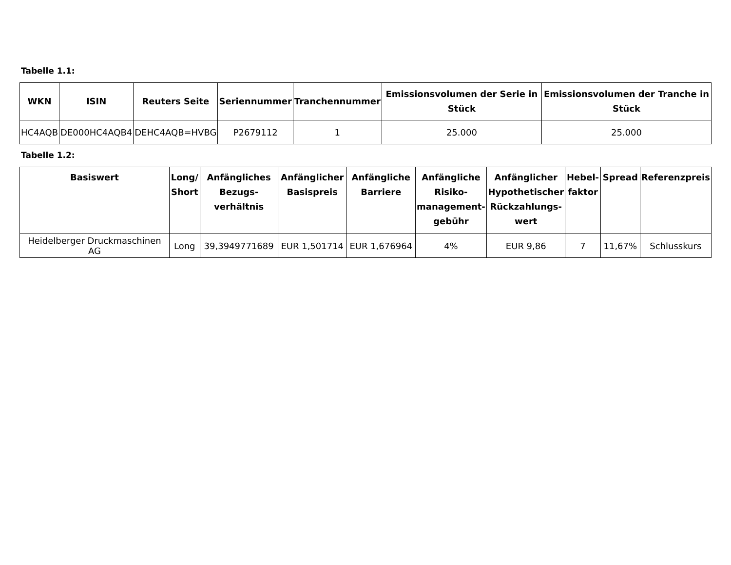Tabelle 1.1:
| WKN | ISIN | Reuters Seite | Seriennummer | Tranchennummer | Emissionsvolumen der Serie in Stück | Emissionsvolumen der Tranche in Stück |
| --- | --- | --- | --- | --- | --- | --- |
| HC4AQB | DE000HC4AQB4 | DEHC4AQB=HVBG | P2679112 | 1 | 25.000 | 25.000 |
Tabelle 1.2:
| Basiswert | Long/ Short | Anfängliches Bezugs-verhältnis | Anfänglicher Basispreis | Anfängliche Barriere | Anfängliche Risiko-management-gebühr | Anfänglicher Hypothetischer Rückzahlungs-wert | Hebel-faktor | Spread | Referenzpreis |
| --- | --- | --- | --- | --- | --- | --- | --- | --- | --- |
| Heidelberger Druckmaschinen AG | Long | 39,3949771689 | EUR 1,501714 | EUR 1,676964 | 4% | EUR 9,86 | 7 | 11,67% | Schlusskurs |